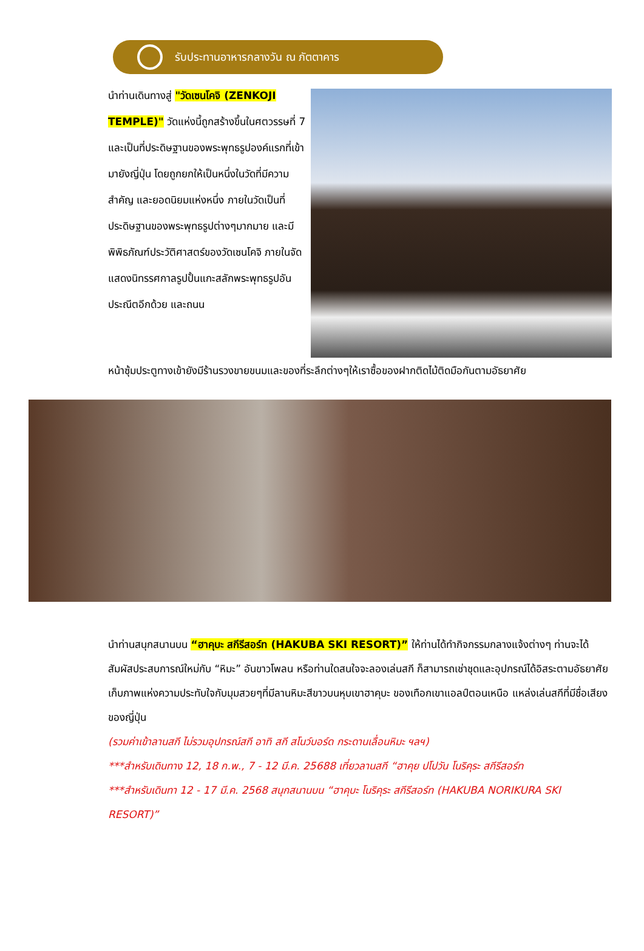รับประทานอาหารกลางวัน ณ ภัตตาคาร
นำท่านเดินทางสู่ "วัดเซนโคจิ (ZENKOJI TEMPLE)" วัดแห่งนี้ถูกสร้างขึ้นในศตวรรษที่ 7 และเป็นที่ประดิษฐานของพระพุทธรูปองค์แรกที่เข้ามายังญี่ปุ่น โดยถูกยกให้เป็นหนึ่งในวัดที่มีความสำคัญ และยอดนิยมแห่งหนึ่ง ภายในวัดเป็นที่ประดิษฐานของพระพุทธรูปต่างๆมากมาย และมีพิพิธภัณฑ์ประวัติศาสตร์ของวัดเซนโคจิ ภายในจัดแสดงนิทรรศกาลรูปปั้นแกะสลักพระพุทธรูปอันประณีตอีกด้วย และถนน
หน้าซุ้มประตูทางเข้ายังมีร้านรวงขายขนมและของที่ระลึกต่างๆให้เราซื้อของฝากติดไม้ติดมือกันตามอัธยาศัย
นำท่านสนุกสนานบน “ฮาคุบะ สกีรีสอร์ท (HAKUBA SKI RESORT)” ให้ท่านได้ทำกิจกรรมกลางแจ้งต่างๆ ท่านจะได้สัมผัสประสบการณ์ใหม่กับ “หิมะ” อันขาวโพลน หรือท่านใดสนใจจะลองเล่นสกี ก็สามารถเช่าชุดและอุปกรณ์ได้อิสระตามอัธยาศัย เก็บภาพแห่งความประทับใจกับมุมสวยๆที่มีลานหิมะสีขาวบนหุบเขาฮาคุบะ ของเทือกเขาแอลป์ตอนเหนือ แหล่งเล่นสกีที่มีชื่อเสียงของญี่ปุ่น
(รวมค่าเข้าลานสกี ไม่รวมอุปกรณ์สกี อาทิ สกี สโนว์บอร์ด กระดานเลื่อนหิมะ ฯลฯ)
***สำหรับเดินทาง 12, 18 ก.พ., 7 - 12 มี.ค. 25688 เที่ยวลานสกี “ฮาคุย ปโปวัน โนริคุระ สกีรีสอร์ท
***สำหรับเดินทา 12 - 17 มี.ค. 2568 สนุกสนานบน “ฮาคุบะ โนริคุระ สกีรีสอร์ท (HAKUBA NORIKURA SKI RESORT)”